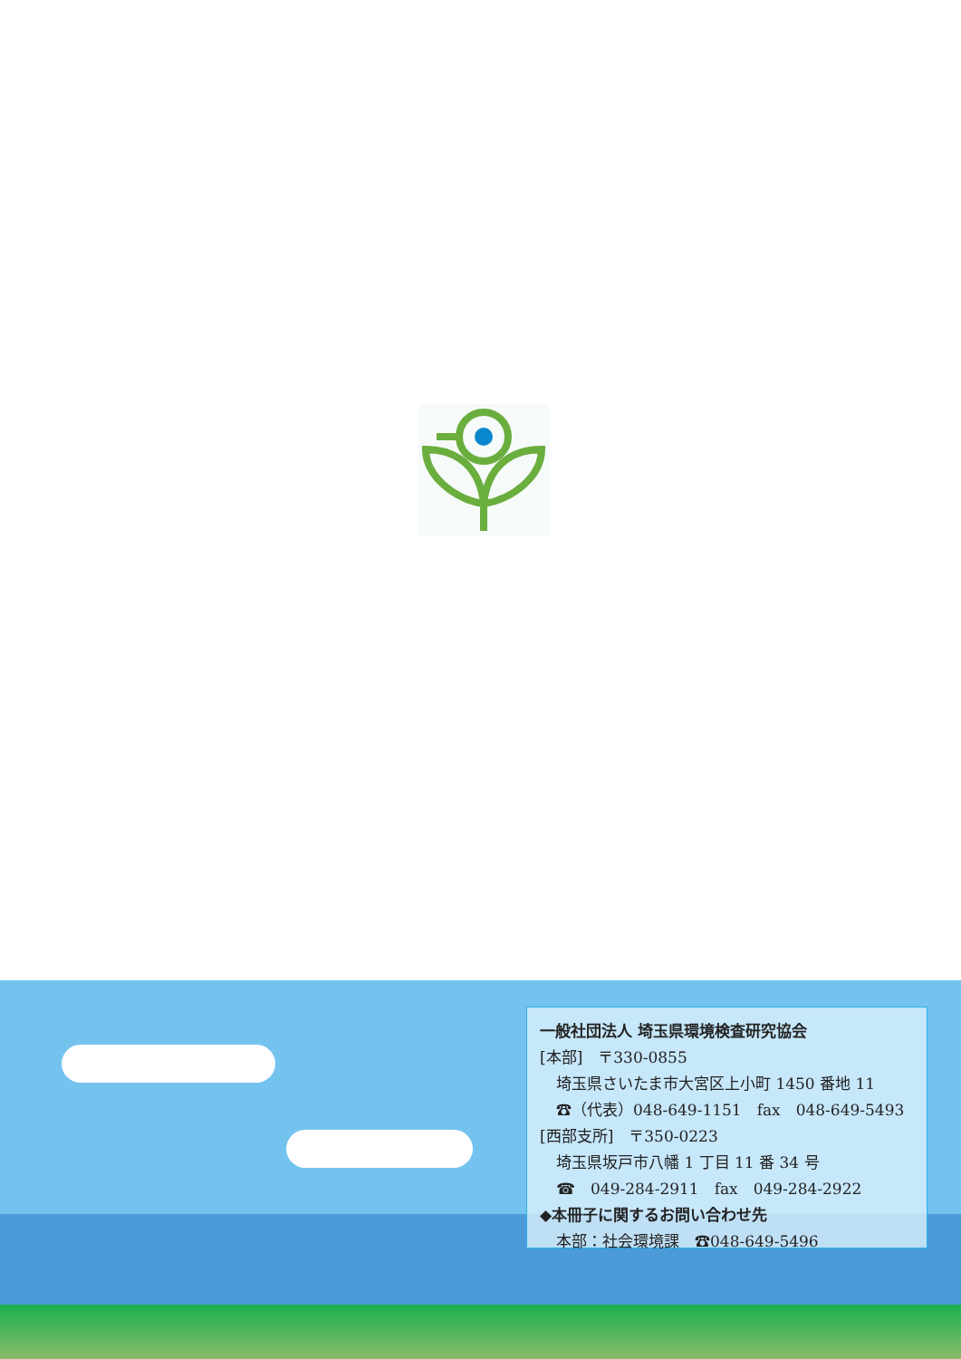一般社団法人 埼玉県環境検査研究協会
[本部]　〒330-0855
埼玉県さいたま市大宮区上小町 1450 番地 11
☎（代表）048-649-1151　fax　048-649-5493
[西部支所]　〒350-0223
埼玉県坂戸市八幡 1 丁目 11 番 34 号
☎　049-284-2911　fax　049-284-2922
◆本冊子に関するお問い合わせ先
本部：社会環境課　☎048-649-5496